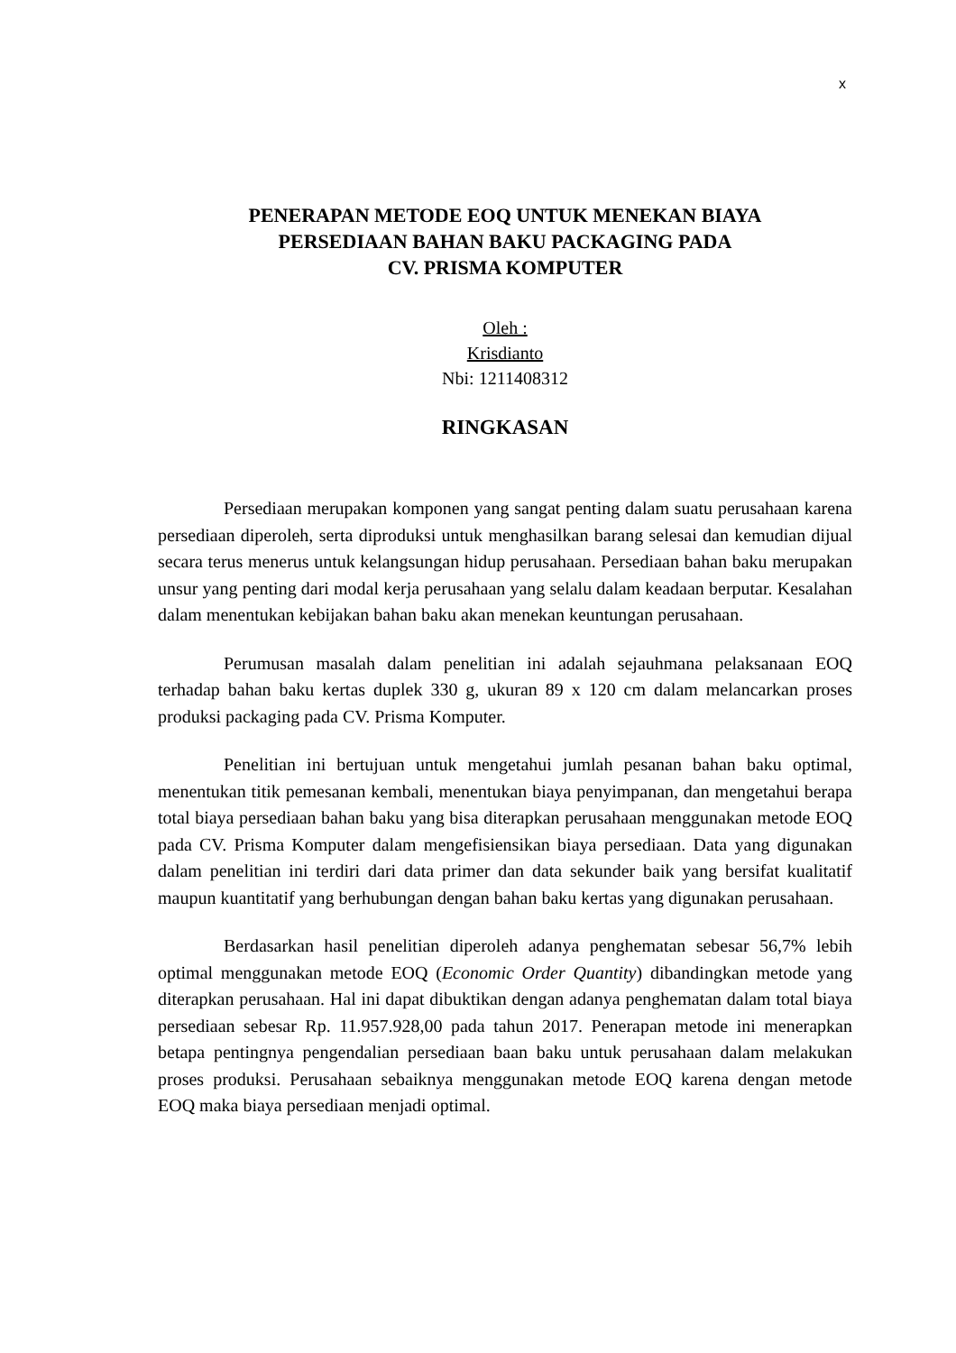x
PENERAPAN METODE EOQ UNTUK MENEKAN BIAYA
PERSEDIAAN BAHAN BAKU PACKAGING PADA
CV. PRISMA KOMPUTER
Oleh :
Krisdianto
Nbi: 1211408312
RINGKASAN
Persediaan merupakan komponen yang sangat penting dalam suatu perusahaan karena persediaan diperoleh, serta diproduksi untuk menghasilkan barang selesai dan kemudian dijual secara terus menerus untuk kelangsungan hidup perusahaan. Persediaan bahan baku merupakan unsur yang penting dari modal kerja perusahaan yang selalu dalam keadaan berputar. Kesalahan dalam menentukan kebijakan bahan baku akan menekan keuntungan perusahaan.
Perumusan masalah dalam penelitian ini adalah sejauhmana pelaksanaan EOQ terhadap bahan baku kertas duplek 330 g, ukuran 89 x 120 cm dalam melancarkan proses produksi packaging pada CV. Prisma Komputer.
Penelitian ini bertujuan untuk mengetahui jumlah pesanan bahan baku optimal, menentukan titik pemesanan kembali, menentukan biaya penyimpanan, dan mengetahui berapa total biaya persediaan bahan baku yang bisa diterapkan perusahaan menggunakan metode EOQ pada CV. Prisma Komputer dalam mengefisiensikan biaya persediaan. Data yang digunakan dalam penelitian ini terdiri dari data primer dan data sekunder baik yang bersifat kualitatif maupun kuantitatif yang berhubungan dengan bahan baku kertas yang digunakan perusahaan.
Berdasarkan hasil penelitian diperoleh adanya penghematan sebesar 56,7% lebih optimal menggunakan metode EOQ (Economic Order Quantity) dibandingkan metode yang diterapkan perusahaan. Hal ini dapat dibuktikan dengan adanya penghematan dalam total biaya persediaan sebesar Rp. 11.957.928,00 pada tahun 2017. Penerapan metode ini menerapkan betapa pentingnya pengendalian persediaan baan baku untuk perusahaan dalam melakukan proses produksi. Perusahaan sebaiknya menggunakan metode EOQ karena dengan metode EOQ maka biaya persediaan menjadi optimal.